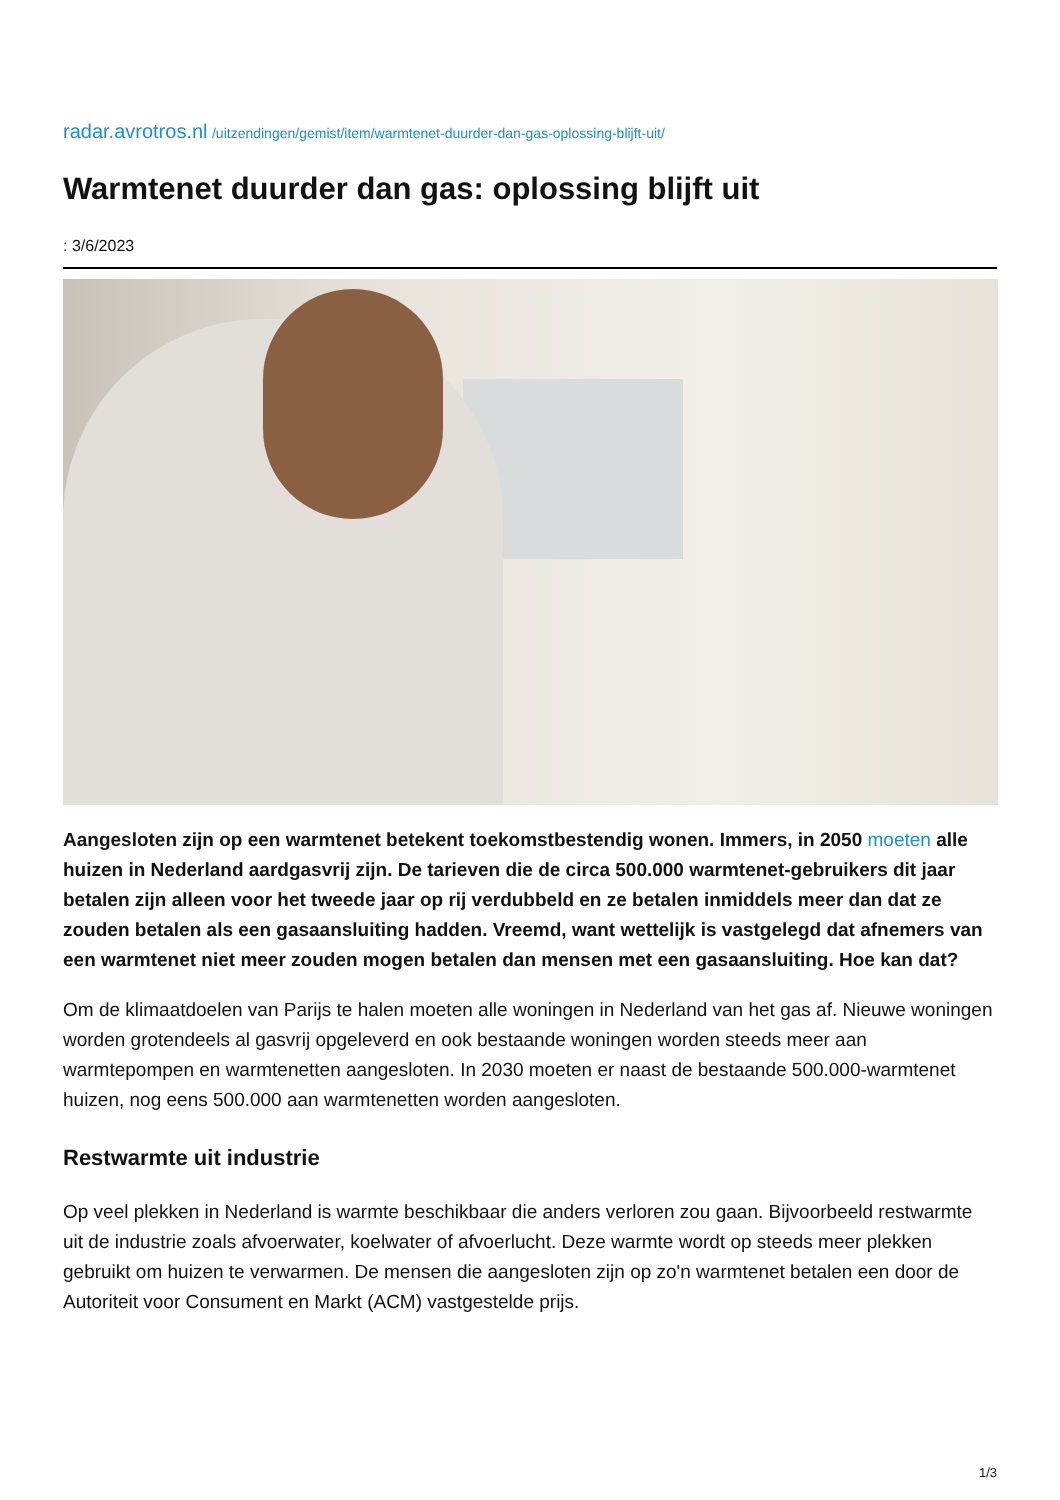radar.avrotros.nl /uitzendingen/gemist/item/warmtenet-duurder-dan-gas-oplossing-blijft-uit/
Warmtenet duurder dan gas: oplossing blijft uit
: 3/6/2023
Aangesloten zijn op een warmtenet betekent toekomstbestendig wonen. Immers, in 2050 moeten alle huizen in Nederland aardgasvrij zijn. De tarieven die de circa 500.000 warmtenet-gebruikers dit jaar betalen zijn alleen voor het tweede jaar op rij verdubbeld en ze betalen inmiddels meer dan dat ze zouden betalen als een gasaansluiting hadden. Vreemd, want wettelijk is vastgelegd dat afnemers van een warmtenet niet meer zouden mogen betalen dan mensen met een gasaansluiting. Hoe kan dat?
Om de klimaatdoelen van Parijs te halen moeten alle woningen in Nederland van het gas af. Nieuwe woningen worden grotendeels al gasvrij opgeleverd en ook bestaande woningen worden steeds meer aan warmtepompen en warmtenetten aangesloten. In 2030 moeten er naast de bestaande 500.000-warmtenet huizen, nog eens 500.000 aan warmtenetten worden aangesloten.
Restwarmte uit industrie
Op veel plekken in Nederland is warmte beschikbaar die anders verloren zou gaan. Bijvoorbeeld restwarmte uit de industrie zoals afvoerwater, koelwater of afvoerlucht. Deze warmte wordt op steeds meer plekken gebruikt om huizen te verwarmen. De mensen die aangesloten zijn op zo'n warmtenet betalen een door de Autoriteit voor Consument en Markt (ACM) vastgestelde prijs.
1/3